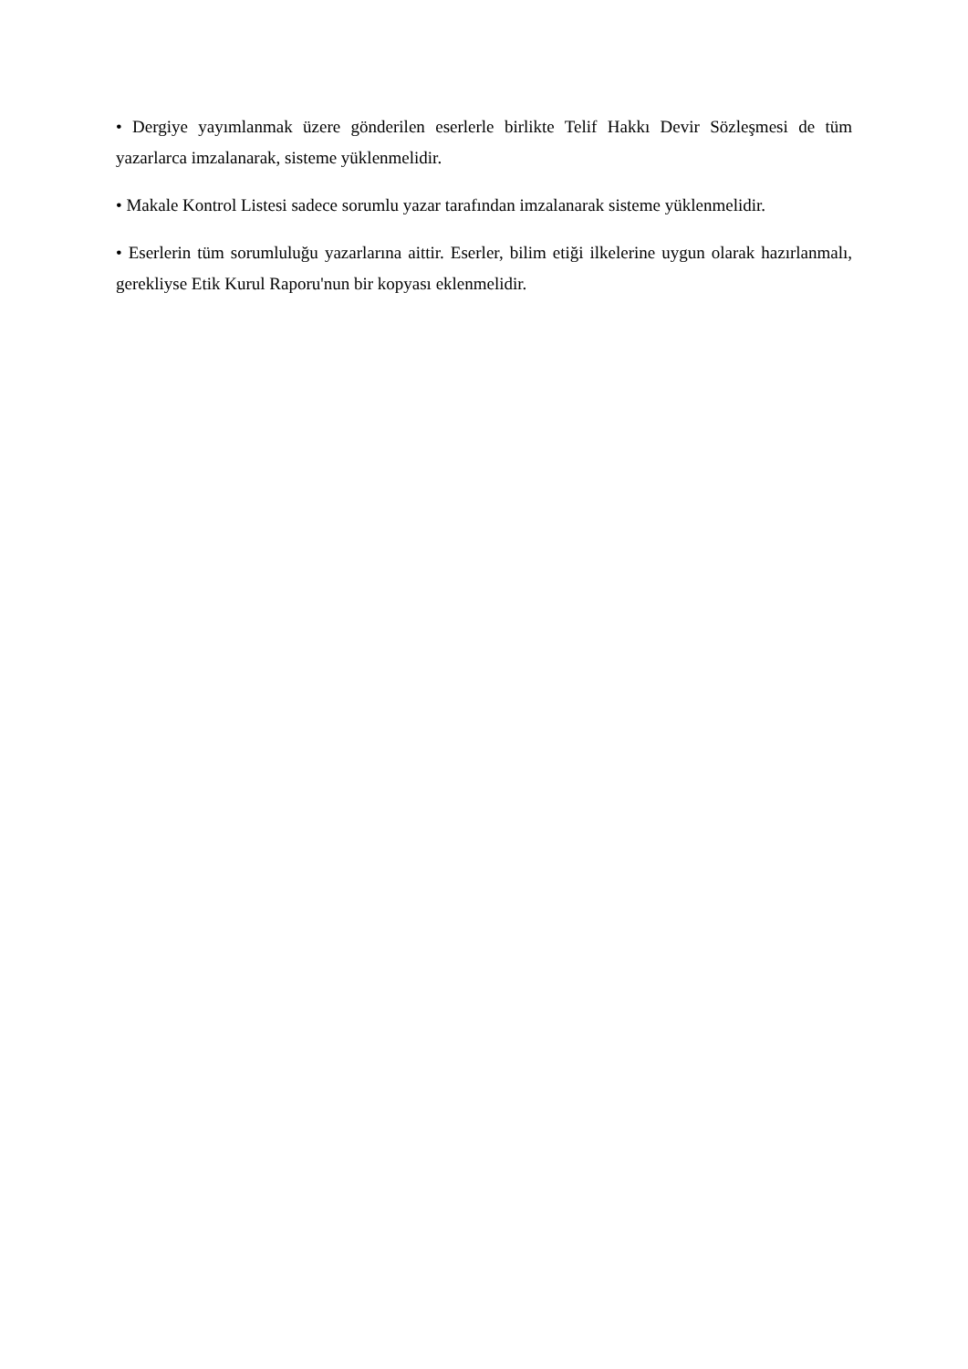• Dergiye yayımlanmak üzere gönderilen eserlerle birlikte Telif Hakkı Devir Sözleşmesi de tüm yazarlarca imzalanarak, sisteme yüklenmelidir.
• Makale Kontrol Listesi sadece sorumlu yazar tarafından imzalanarak sisteme yüklenmelidir.
• Eserlerin tüm sorumluluğu yazarlarına aittir. Eserler, bilim etiği ilkelerine uygun olarak hazırlanmalı, gerekliyse Etik Kurul Raporu'nun bir kopyası eklenmelidir.